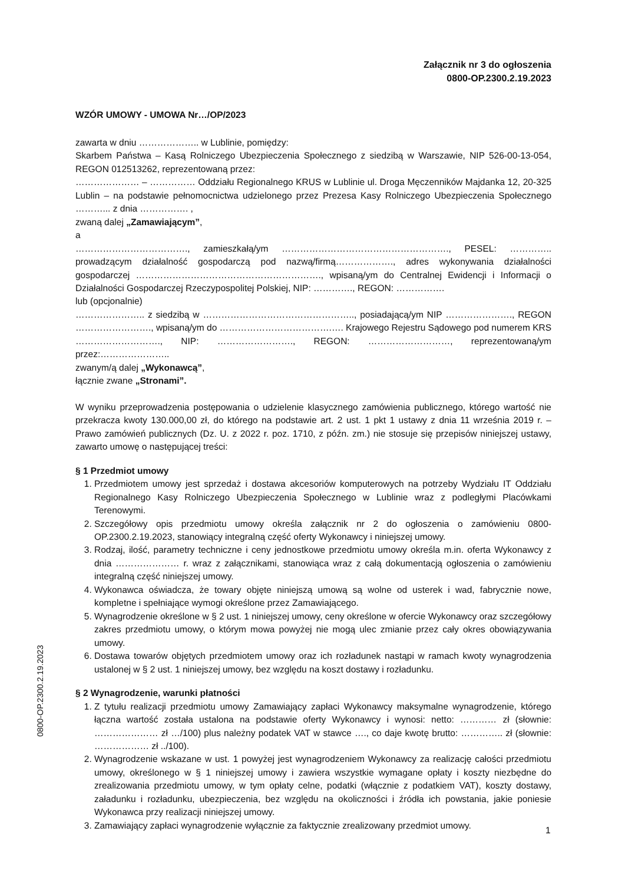Załącznik nr 3 do ogłoszenia
0800-OP.2300.2.19.2023
WZÓR UMOWY - UMOWA Nr…/OP/2023
zawarta w dniu ……………….. w Lublinie, pomiędzy:
Skarbem Państwa – Kasą Rolniczego Ubezpieczenia Społecznego z siedzibą w Warszawie, NIP 526-00-13-054, REGON 012513262, reprezentowaną przez:
………………… – …………… Oddziału Regionalnego KRUS w Lublinie ul. Droga Męczenników Majdanka 12, 20-325 Lublin – na podstawie pełnomocnictwa udzielonego przez Prezesa Kasy Rolniczego Ubezpieczenia Społecznego ………... z dnia ……………. ,
zwaną dalej „Zamawiającym”,
a
………………………………., zamieszkałą/ym ………………………………………………., PESEL: ………….. prowadzącym działalność gospodarczą pod nazwą/firmą………………., adres wykonywania działalności gospodarczej ……………………………………………………., wpisaną/ym do Centralnej Ewidencji i Informacji o Działalności Gospodarczej Rzeczypospolitej Polskiej, NIP: …………., REGON: …………….
lub (opcjonalnie)
………………….. z siedzibą w ………………………………………….., posiadającą/ym NIP …………………., REGON ……………………., wpisaną/ym do ……………………………….…. Krajowego Rejestru Sądowego pod numerem KRS ………………………., NIP: ……………………., REGON: ………………………, reprezentowaną/ym przez:…………………..
zwanym/ą dalej „Wykonawcą”,
łącznie zwane „Stronami”.
W wyniku przeprowadzenia postępowania o udzielenie klasycznego zamówienia publicznego, którego wartość nie przekracza kwoty 130.000,00 zł, do którego na podstawie art. 2 ust. 1 pkt 1 ustawy z dnia 11 września 2019 r. – Prawo zamówień publicznych (Dz. U. z 2022 r. poz. 1710, z późn. zm.) nie stosuje się przepisów niniejszej ustawy, zawarto umowę o następującej treści:
§ 1 Przedmiot umowy
1. Przedmiotem umowy jest sprzedaż i dostawa akcesoriów komputerowych na potrzeby Wydziału IT Oddziału Regionalnego Kasy Rolniczego Ubezpieczenia Społecznego w Lublinie wraz z podległymi Placówkami Terenowymi.
2. Szczegółowy opis przedmiotu umowy określa załącznik nr 2 do ogłoszenia o zamówieniu 0800-OP.2300.2.19.2023, stanowiący integralną część oferty Wykonawcy i niniejszej umowy.
3. Rodzaj, ilość, parametry techniczne i ceny jednostkowe przedmiotu umowy określa m.in. oferta Wykonawcy z dnia ………………… r. wraz z załącznikami, stanowiąca wraz z całą dokumentacją ogłoszenia o zamówieniu integralną część niniejszej umowy.
4. Wykonawca oświadcza, że towary objęte niniejszą umową są wolne od usterek i wad, fabrycznie nowe, kompletne i spełniające wymogi określone przez Zamawiającego.
5. Wynagrodzenie określone w § 2 ust. 1 niniejszej umowy, ceny określone w ofercie Wykonawcy oraz szczegółowy zakres przedmiotu umowy, o którym mowa powyżej nie mogą ulec zmianie przez cały okres obowiązywania umowy.
6. Dostawa towarów objętych przedmiotem umowy oraz ich rozładunek nastąpi w ramach kwoty wynagrodzenia ustalonej w § 2 ust. 1 niniejszej umowy, bez względu na koszt dostawy i rozładunku.
§ 2 Wynagrodzenie, warunki płatności
1. Z tytułu realizacji przedmiotu umowy Zamawiający zapłaci Wykonawcy maksymalne wynagrodzenie, którego łączna wartość została ustalona na podstawie oferty Wykonawcy i wynosi: netto: ………… zł (słownie: ………………… zł …/100) plus należny podatek VAT w stawce …., co daje kwotę brutto: ………….. zł (słownie: ……………… zł ../100).
2. Wynagrodzenie wskazane w ust. 1 powyżej jest wynagrodzeniem Wykonawcy za realizację całości przedmiotu umowy, określonego w § 1 niniejszej umowy i zawiera wszystkie wymagane opłaty i koszty niezbędne do zrealizowania przedmiotu umowy, w tym opłaty celne, podatki (włącznie z podatkiem VAT), koszty dostawy, załadunku i rozładunku, ubezpieczenia, bez względu na okoliczności i źródła ich powstania, jakie poniesie Wykonawca przy realizacji niniejszej umowy.
3. Zamawiający zapłaci wynagrodzenie wyłącznie za faktycznie zrealizowany przedmiot umowy.
0800-OP.2300.2.19.2023
1